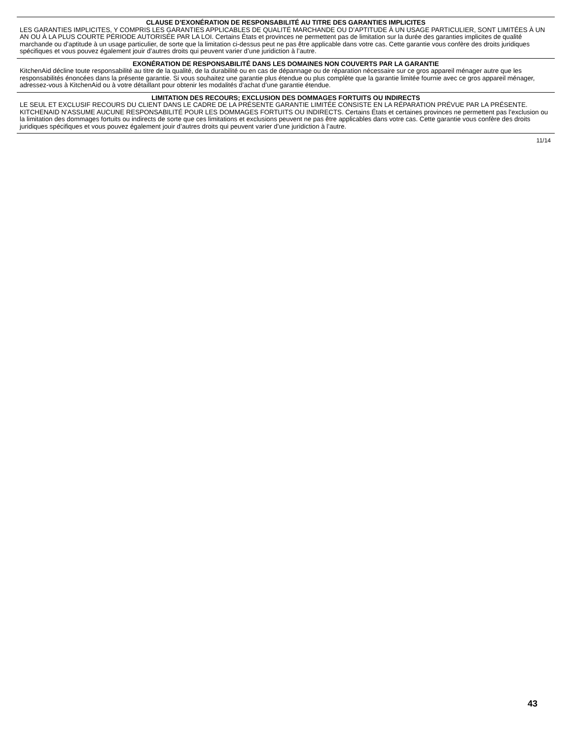CLAUSE D’EXONÉRATION DE RESPONSABILITÉ AU TITRE DES GARANTIES IMPLICITES
LES GARANTIES IMPLICITES, Y COMPRIS LES GARANTIES APPLICABLES DE QUALITÉ MARCHANDE OU D’APTITUDE À UN USAGE PARTICULIER, SONT LIMITÉES À UN AN OU À LA PLUS COURTE PÉRIODE AUTORISÉE PAR LA LOI. Certains États et provinces ne permettent pas de limitation sur la durée des garanties implicites de qualité marchande ou d’aptitude à un usage particulier, de sorte que la limitation ci-dessus peut ne pas être applicable dans votre cas. Cette garantie vous confère des droits juridiques spécifiques et vous pouvez également jouir d’autres droits qui peuvent varier d’une juridiction à l’autre.
EXONÉRATION DE RESPONSABILITÉ DANS LES DOMAINES NON COUVERTS PAR LA GARANTIE
KitchenAid décline toute responsabilité au titre de la qualité, de la durabilité ou en cas de dépannage ou de réparation nécessaire sur ce gros appareil ménager autre que les responsabilités énoncées dans la présente garantie. Si vous souhaitez une garantie plus étendue ou plus complète que la garantie limitée fournie avec ce gros appareil ménager, adressez-vous à KitchenAid ou à votre détaillant pour obtenir les modalités d’achat d’une garantie étendue.
LIMITATION DES RECOURS; EXCLUSION DES DOMMAGES FORTUITS OU INDIRECTS
LE SEUL ET EXCLUSIF RECOURS DU CLIENT DANS LE CADRE DE LA PRÉSENTE GARANTIE LIMITÉE CONSISTE EN LA RÉPARATION PRÉVUE PAR LA PRÉSENTE. KITCHENAID N’ASSUME AUCUNE RESPONSABILITÉ POUR LES DOMMAGES FORTUITS OU INDIRECTS. Certains États et certaines provinces ne permettent pas l’exclusion ou la limitation des dommages fortuits ou indirects de sorte que ces limitations et exclusions peuvent ne pas être applicables dans votre cas. Cette garantie vous confère des droits juridiques spécifiques et vous pouvez également jouir d’autres droits qui peuvent varier d’une juridiction à l’autre.
11/14
43